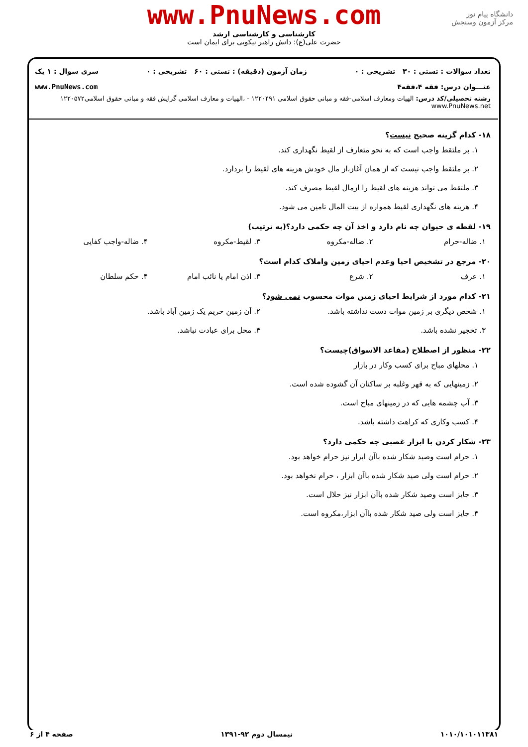www.PnuNews.com
کارشناسی و کارشناسی ارشد
حضرت علی(ع): دانش راهبر نیکویی برای ایمان است
دانشگاه پیام نور
مرکز آزمون وسنجش
تعداد سوالات : تستی : ۳۰ تشریحی : ۰ زمان آزمون (دقیقه) : تستی : ۶۰ تشریحی : ۰ سری سوال : ۱ یک
عنـــوان درس: فقه ۴،فقه۴ www.PnuNews.com
رشته تحصیلی/کد درس: الهیات ومعارف اسلامی-فقه و مبانی حقوق اسلامی ۱۲۲۰۴۹۱ - ،الهیات و معارف اسلامی گرایش فقه و مبانی حقوق اسلامی۱۲۲۰۵۷۲ www.PnuNews.net
۱۸- کدام گزینه صحیح نیست؟
۱. بر ملتقط واجب است که به نحو متعارف از لقیط نگهداری کند.
۲. بر ملتقط واجب نیست که از همان آغاز،از مال خودش هزینه های لقیط را بردارد.
۳. ملتقط می تواند هزینه های لقیط را ازمال لقیط مصرف کند.
۴. هزینه های نگهداری لقیط همواره از بیت المال تامین می شود.
۱۹- لقطه ی حیوان چه نام دارد و اخذ آن چه حکمی دارد؟(به ترتیب)
۱. ضاله-حرام ۲. ضاله-مکروه ۳. لقیط-مکروه ۴. ضاله-واجب کفایی
۲۰- مرجع در تشخیص احیا وعدم احیای زمین واملاک کدام است؟
۱. عرف ۲. شرع ۳. اذن امام یا نائب امام ۴. حکم سلطان
۲۱- کدام مورد از شرایط احیای زمین موات محسوب نمی شود؟
۱. شخص دیگری بر زمین موات دست نداشته باشد.
۲. آن زمین حریم یک زمین آباد باشد.
۳. تحجیر نشده باشد. ۴. محل برای عبادت نباشد.
۲۲- منظور از اصطلاح (مقاعد الاسواق)چیست؟
۱. محلهای مباح برای کسب وکار در بازار
۲. زمینهایی که به قهر وغلبه بر ساکنان آن گشوده شده است.
۳. آب چشمه هایی که در زمینهای مباح است.
۴. کسب وکاری که کراهت داشته باشد.
۲۳- شکار کردن با ابزار غصبی چه حکمی دارد؟
۱. حرام است وصید شکار شده باآن ابزار نیز حرام خواهد بود.
۲. حرام است ولی صید شکار شده باآن ابزار ، حرام نخواهد بود.
۳. جایز است وصید شکار شده باآن ابزار نیز حلال است.
۴. جایز است ولی صید شکار شده باآن ابزار،مکروه است.
۱۰۱۰/۱۰۱۰۱۱۳۸۱ نیمسال دوم ۹۲-۱۳۹۱ صفحه ۴ از ۶